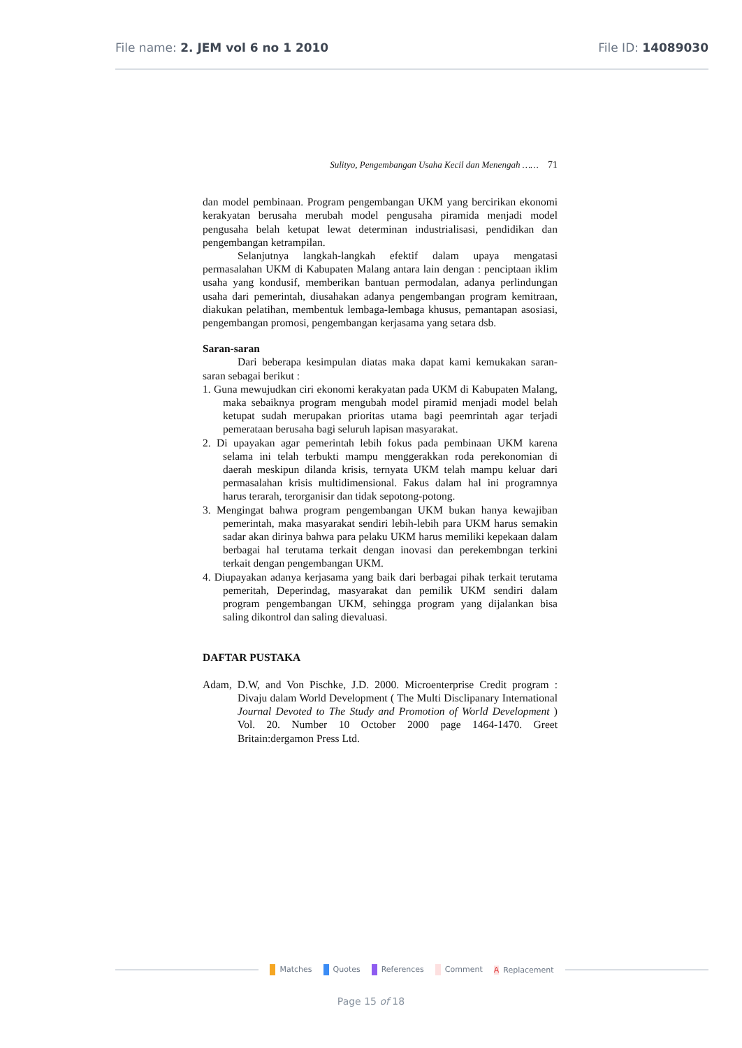File name: 2. JEM vol 6 no 1 2010
File ID: 14089030
Sulityo, Pengembangan Usaha Kecil dan Menengah …… 71
dan model pembinaan. Program pengembangan UKM yang bercirikan ekonomi kerakyatan berusaha merubah model pengusaha piramida menjadi model pengusaha belah ketupat lewat determinan industrialisasi, pendidikan dan pengembangan ketrampilan.
Selanjutnya langkah-langkah efektif dalam upaya mengatasi permasalahan UKM di Kabupaten Malang antara lain dengan : penciptaan iklim usaha yang kondusif, memberikan bantuan permodalan, adanya perlindungan usaha dari pemerintah, diusahakan adanya pengembangan program kemitraan, diakukan pelatihan, membentuk lembaga-lembaga khusus, pemantapan asosiasi, pengembangan promosi, pengembangan kerjasama yang setara dsb.
Saran-saran
Dari beberapa kesimpulan diatas maka dapat kami kemukakan saran-saran sebagai berikut :
1. Guna mewujudkan ciri ekonomi kerakyatan pada UKM di Kabupaten Malang, maka sebaiknya program mengubah model piramid menjadi model belah ketupat sudah merupakan prioritas utama bagi peemrintah agar terjadi pemerataan berusaha bagi seluruh lapisan masyarakat.
2. Di upayakan agar pemerintah lebih fokus pada pembinaan UKM karena selama ini telah terbukti mampu menggerakkan roda perekonomian di daerah meskipun dilanda krisis, ternyata UKM telah mampu keluar dari permasalahan krisis multidimensional. Fakus dalam hal ini programnya harus terarah, terorganisir dan tidak sepotong-potong.
3. Mengingat bahwa program pengembangan UKM bukan hanya kewajiban pemerintah, maka masyarakat sendiri lebih-lebih para UKM harus semakin sadar akan dirinya bahwa para pelaku UKM harus memiliki kepekaan dalam berbagai hal terutama terkait dengan inovasi dan perekembngan terkini terkait dengan pengembangan UKM.
4. Diupayakan adanya kerjasama yang baik dari berbagai pihak terkait terutama pemeritah, Deperindag, masyarakat dan pemilik UKM sendiri dalam program pengembangan UKM, sehingga program yang dijalankan bisa saling dikontrol dan saling dievaluasi.
DAFTAR PUSTAKA
Adam, D.W, and Von Pischke, J.D. 2000. Microenterprise Credit program : Divaju dalam World Development ( The Multi Disclipanary International Journal Devoted to The Study and Promotion of World Development ) Vol. 20. Number 10 October 2000 page 1464-1470. Greet Britain:dergamon Press Ltd.
Matches Quotes References Comment A Replacement
Page 15 of 18